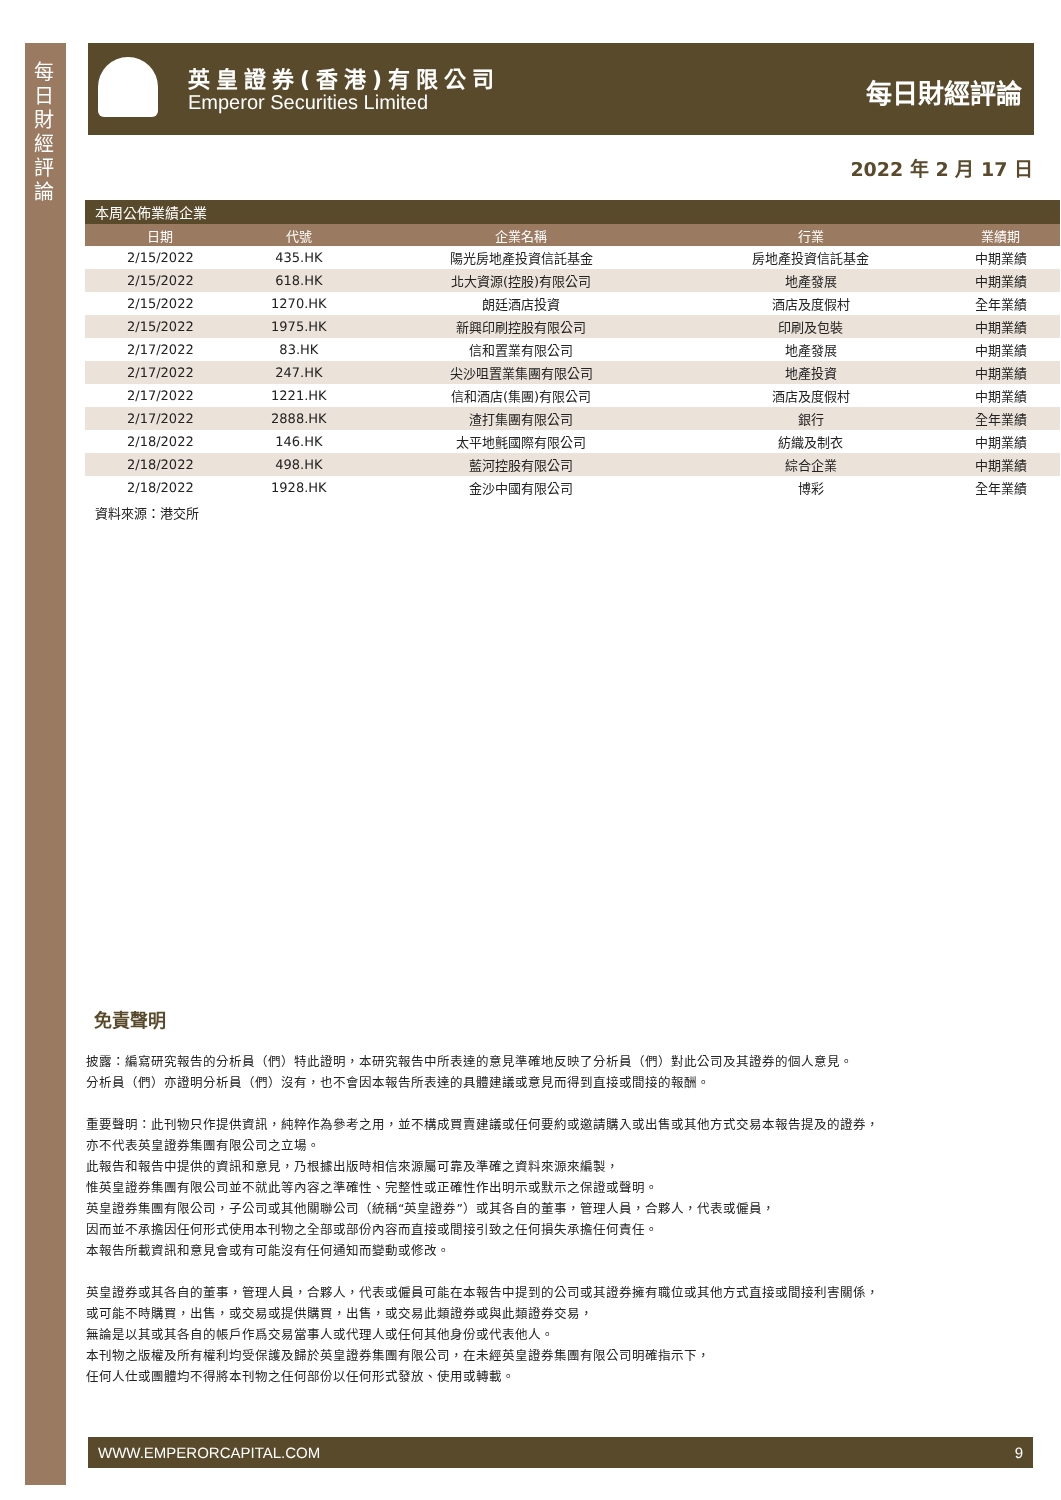每日財經評論
英皇證券(香港)有限公司
Emperor Securities Limited 每日財經評論
2022 年 2 月 17 日
本周公佈業績企業
| 日期 | 代號 | 企業名稱 | 行業 | 業績期 |
| --- | --- | --- | --- | --- |
| 2/15/2022 | 435.HK | 陽光房地產投資信託基金 | 房地產投資信託基金 | 中期業績 |
| 2/15/2022 | 618.HK | 北大資源(控股)有限公司 | 地產發展 | 中期業績 |
| 2/15/2022 | 1270.HK | 朗廷酒店投資 | 酒店及度假村 | 全年業績 |
| 2/15/2022 | 1975.HK | 新興印刷控股有限公司 | 印刷及包裝 | 中期業績 |
| 2/17/2022 | 83.HK | 信和置業有限公司 | 地產發展 | 中期業績 |
| 2/17/2022 | 247.HK | 尖沙咀置業集團有限公司 | 地產投資 | 中期業績 |
| 2/17/2022 | 1221.HK | 信和酒店(集團)有限公司 | 酒店及度假村 | 中期業績 |
| 2/17/2022 | 2888.HK | 渣打集團有限公司 | 銀行 | 全年業績 |
| 2/18/2022 | 146.HK | 太平地氈國際有限公司 | 紡織及制衣 | 中期業績 |
| 2/18/2022 | 498.HK | 藍河控股有限公司 | 綜合企業 | 中期業績 |
| 2/18/2022 | 1928.HK | 金沙中國有限公司 | 博彩 | 全年業績 |
資料來源：港交所
免責聲明
披露：編寫研究報告的分析員（們）特此證明，本研究報告中所表達的意見準確地反映了分析員（們）對此公司及其證券的個人意見。
分析員（們）亦證明分析員（們）沒有，也不會因本報告所表達的具體建議或意見而得到直接或間接的報酬。
重要聲明：此刊物只作提供資訊，純粹作為參考之用，並不構成買賣建議或任何要約或邀請購入或出售或其他方式交易本報告提及的證券，
亦不代表英皇證券集團有限公司之立場。
此報告和報告中提供的資訊和意見，乃根據出版時相信來源屬可靠及準確之資料來源來編製，
惟英皇證券集團有限公司並不就此等內容之準確性、完整性或正確性作出明示或默示之保證或聲明。
英皇證券集團有限公司，子公司或其他關聯公司（統稱“英皇證券”）或其各自的董事，管理人員，合夥人，代表或僱員，
因而並不承擔因任何形式使用本刊物之全部或部份內容而直接或間接引致之任何損失承擔任何責任。
本報告所載資訊和意見會或有可能沒有任何通知而變動或修改。
英皇證券或其各自的董事，管理人員，合夥人，代表或僱員可能在本報告中提到的公司或其證券擁有職位或其他方式直接或間接利害關係，
或可能不時購買，出售，或交易或提供購買，出售，或交易此類證券或與此類證券交易，
無論是以其或其各自的帳戶作爲交易當事人或代理人或任何其他身份或代表他人。
本刊物之版權及所有權利均受保護及歸於英皇證券集團有限公司，在未經英皇證券集團有限公司明確指示下，
任何人仕或團體均不得將本刊物之任何部份以任何形式發放、使用或轉載。
WWW.EMPERORCAPITAL.COM 9